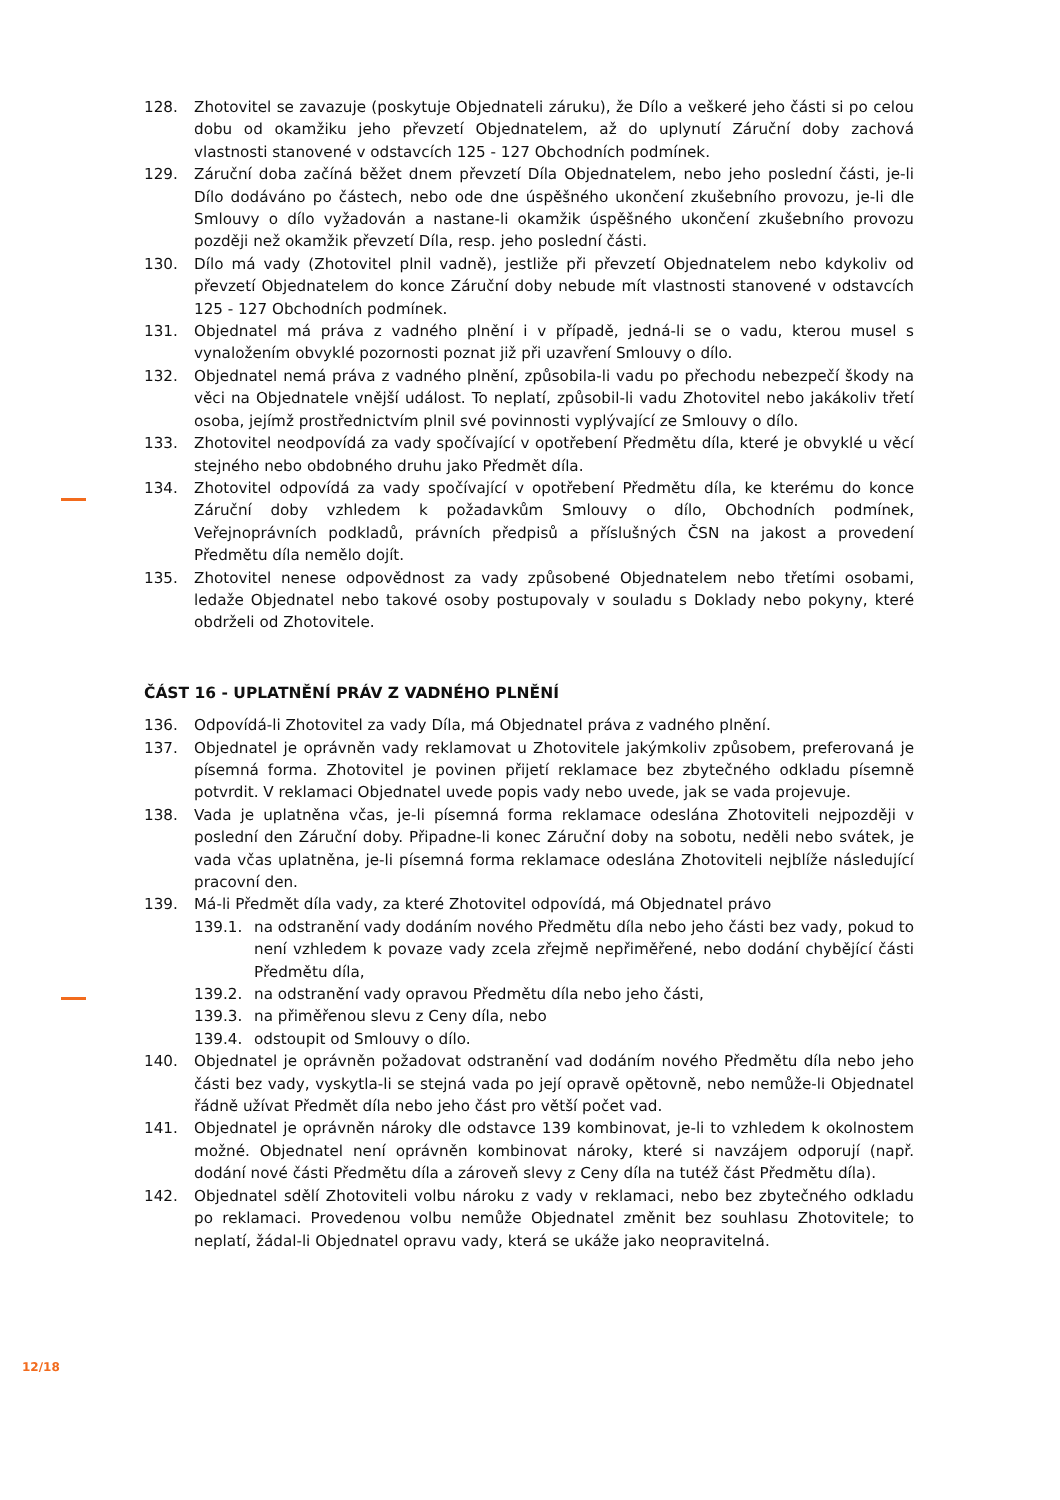128. Zhotovitel se zavazuje (poskytuje Objednateli záruku), že Dílo a veškeré jeho části si po celou dobu od okamžiku jeho převzetí Objednatelem, až do uplynutí Záruční doby zachová vlastnosti stanovené v odstavcích 125 - 127 Obchodních podmínek.
129. Záruční doba začíná běžet dnem převzetí Díla Objednatelem, nebo jeho poslední části, je-li Dílo dodáváno po částech, nebo ode dne úspěšného ukončení zkušebního provozu, je-li dle Smlouvy o dílo vyžadován a nastane-li okamžik úspěšného ukončení zkušebního provozu později než okamžik převzetí Díla, resp. jeho poslední části.
130. Dílo má vady (Zhotovitel plnil vadně), jestliže při převzetí Objednatelem nebo kdykoliv od převzetí Objednatelem do konce Záruční doby nebude mít vlastnosti stanovené v odstavcích 125 - 127 Obchodních podmínek.
131. Objednatel má práva z vadného plnění i v případě, jedná-li se o vadu, kterou musel s vynaložením obvyklé pozornosti poznat již při uzavření Smlouvy o dílo.
132. Objednatel nemá práva z vadného plnění, způsobila-li vadu po přechodu nebezpečí škody na věci na Objednatele vnější událost. To neplatí, způsobil-li vadu Zhotovitel nebo jakákoliv třetí osoba, jejímž prostřednictvím plnil své povinnosti vyplývající ze Smlouvy o dílo.
133. Zhotovitel neodpovídá za vady spočívající v opotřebení Předmětu díla, které je obvyklé u věcí stejného nebo obdobného druhu jako Předmět díla.
134. Zhotovitel odpovídá za vady spočívající v opotřebení Předmětu díla, ke kterému do konce Záruční doby vzhledem k požadavkům Smlouvy o dílo, Obchodních podmínek, Veřejnoprávních podkladů, právních předpisů a příslušných ČSN na jakost a provedení Předmětu díla nemělo dojít.
135. Zhotovitel nenese odpovědnost za vady způsobené Objednatelem nebo třetími osobami, ledaže Objednatel nebo takové osoby postupovaly v souladu s Doklady nebo pokyny, které obdrželi od Zhotovitele.
ČÁST 16 - UPLATNĚNÍ PRÁV Z VADNÉHO PLNĚNÍ
136. Odpovídá-li Zhotovitel za vady Díla, má Objednatel práva z vadného plnění.
137. Objednatel je oprávněn vady reklamovat u Zhotovitele jakýmkoliv způsobem, preferovaná je písemná forma. Zhotovitel je povinen přijetí reklamace bez zbytečného odkladu písemně potvrdit. V reklamaci Objednatel uvede popis vady nebo uvede, jak se vada projevuje.
138. Vada je uplatněna včas, je-li písemná forma reklamace odeslána Zhotoviteli nejpozději v poslední den Záruční doby. Připadne-li konec Záruční doby na sobotu, neděli nebo svátek, je vada včas uplatněna, je-li písemná forma reklamace odeslána Zhotoviteli nejblíže následující pracovní den.
139. Má-li Předmět díla vady, za které Zhotovitel odpovídá, má Objednatel právo
139.1. na odstranění vady dodáním nového Předmětu díla nebo jeho části bez vady, pokud to není vzhledem k povaze vady zcela zřejmě nepřiměřené, nebo dodání chybějící části Předmětu díla,
139.2. na odstranění vady opravou Předmětu díla nebo jeho části,
139.3. na přiměřenou slevu z Ceny díla, nebo
139.4. odstoupit od Smlouvy o dílo.
140. Objednatel je oprávněn požadovat odstranění vad dodáním nového Předmětu díla nebo jeho části bez vady, vyskytla-li se stejná vada po její opravě opětovně, nebo nemůže-li Objednatel řádně užívat Předmět díla nebo jeho část pro větší počet vad.
141. Objednatel je oprávněn nároky dle odstavce 139 kombinovat, je-li to vzhledem k okolnostem možné. Objednatel není oprávněn kombinovat nároky, které si navzájem odporují (např. dodání nové části Předmětu díla a zároveň slevy z Ceny díla na tutéž část Předmětu díla).
142. Objednatel sdělí Zhotoviteli volbu nároku z vady v reklamaci, nebo bez zbytečného odkladu po reklamaci. Provedenou volbu nemůže Objednatel změnit bez souhlasu Zhotovitele; to neplatí, žádal-li Objednatel opravu vady, která se ukáže jako neopravitelná.
12/18